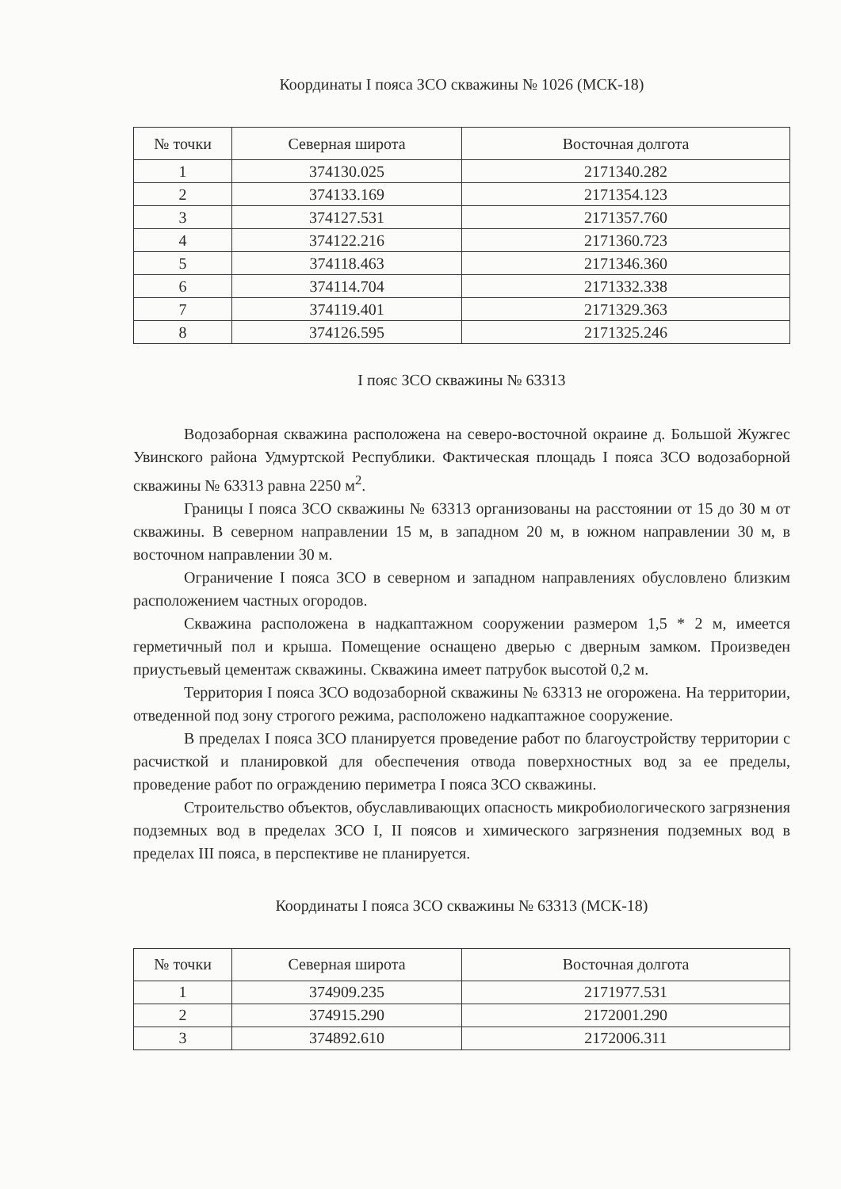Координаты I пояса ЗСО скважины № 1026 (МСК-18)
| № точки | Северная широта | Восточная долгота |
| --- | --- | --- |
| 1 | 374130.025 | 2171340.282 |
| 2 | 374133.169 | 2171354.123 |
| 3 | 374127.531 | 2171357.760 |
| 4 | 374122.216 | 2171360.723 |
| 5 | 374118.463 | 2171346.360 |
| 6 | 374114.704 | 2171332.338 |
| 7 | 374119.401 | 2171329.363 |
| 8 | 374126.595 | 2171325.246 |
I пояс ЗСО скважины № 63313
Водозаборная скважина расположена на северо-восточной окраине д. Большой Жужгес Увинского района Удмуртской Республики. Фактическая площадь I пояса ЗСО водозаборной скважины № 63313 равна 2250 м<sup>2</sup>.
Границы I пояса ЗСО скважины № 63313 организованы на расстоянии от 15 до 30 м от скважины. В северном направлении 15 м, в западном 20 м, в южном направлении 30 м, в восточном направлении 30 м.
Ограничение I пояса ЗСО в северном и западном направлениях обусловлено близким расположением частных огородов.
Скважина расположена в надкаптажном сооружении размером 1,5 * 2 м, имеется герметичный пол и крыша. Помещение оснащено дверью с дверным замком. Произведен приустьевый цементаж скважины. Скважина имеет патрубок высотой 0,2 м.
Территория I пояса ЗСО водозаборной скважины № 63313 не огорожена. На территории, отведенной под зону строгого режима, расположено надкаптажное сооружение.
В пределах I пояса ЗСО планируется проведение работ по благоустройству территории с расчисткой и планировкой для обеспечения отвода поверхностных вод за ее пределы, проведение работ по ограждению периметра I пояса ЗСО скважины.
Строительство объектов, обуславливающих опасность микробиологического загрязнения подземных вод в пределах ЗСО I, II поясов и химического загрязнения подземных вод в пределах III пояса, в перспективе не планируется.
Координаты I пояса ЗСО скважины № 63313 (МСК-18)
| № точки | Северная широта | Восточная долгота |
| --- | --- | --- |
| 1 | 374909.235 | 2171977.531 |
| 2 | 374915.290 | 2172001.290 |
| 3 | 374892.610 | 2172006.311 |